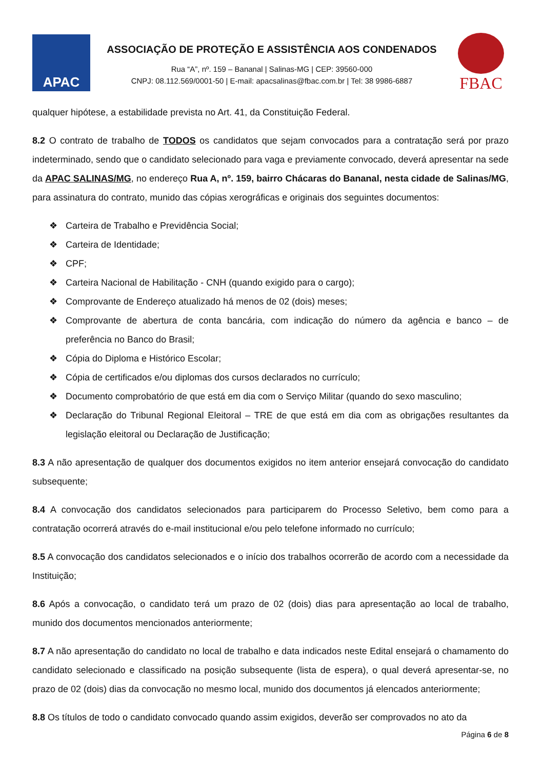APAC
ASSOCIAÇÃO DE PROTEÇÃO E ASSISTÊNCIA AOS CONDENADOS
Rua “A”, nº. 159 – Bananal | Salinas-MG | CEP: 39560-000
CNPJ: 08.112.569/0001-50 | E-mail: apacsalinas@fbac.com.br | Tel: 38 9986-6887
FBAC
qualquer hipótese, a estabilidade prevista no Art. 41, da Constituição Federal.
8.2 O contrato de trabalho de TODOS os candidatos que sejam convocados para a contratação será por prazo indeterminado, sendo que o candidato selecionado para vaga e previamente convocado, deverá apresentar na sede da APAC SALINAS/MG, no endereço Rua A, nº. 159, bairro Chácaras do Bananal, nesta cidade de Salinas/MG, para assinatura do contrato, munido das cópias xerográficas e originais dos seguintes documentos:
❖ Carteira de Trabalho e Previdência Social;
❖ Carteira de Identidade;
❖ CPF;
❖ Carteira Nacional de Habilitação - CNH (quando exigido para o cargo);
❖ Comprovante de Endereço atualizado há menos de 02 (dois) meses;
❖ Comprovante de abertura de conta bancária, com indicação do número da agência e banco – de preferência no Banco do Brasil;
❖ Cópia do Diploma e Histórico Escolar;
❖ Cópia de certificados e/ou diplomas dos cursos declarados no currículo;
❖ Documento comprobatório de que está em dia com o Serviço Militar (quando do sexo masculino;
❖ Declaração do Tribunal Regional Eleitoral – TRE de que está em dia com as obrigações resultantes da legislação eleitoral ou Declaração de Justificação;
8.3 A não apresentação de qualquer dos documentos exigidos no item anterior ensejará convocação do candidato subsequente;
8.4 A convocação dos candidatos selecionados para participarem do Processo Seletivo, bem como para a contratação ocorrerá através do e-mail institucional e/ou pelo telefone informado no currículo;
8.5 A convocação dos candidatos selecionados e o início dos trabalhos ocorrerão de acordo com a necessidade da Instituição;
8.6 Após a convocação, o candidato terá um prazo de 02 (dois) dias para apresentação ao local de trabalho, munido dos documentos mencionados anteriormente;
8.7 A não apresentação do candidato no local de trabalho e data indicados neste Edital ensejará o chamamento do candidato selecionado e classificado na posição subsequente (lista de espera), o qual deverá apresentar-se, no prazo de 02 (dois) dias da convocação no mesmo local, munido dos documentos já elencados anteriormente;
8.8 Os títulos de todo o candidato convocado quando assim exigidos, deverão ser comprovados no ato da
Página 6 de 8